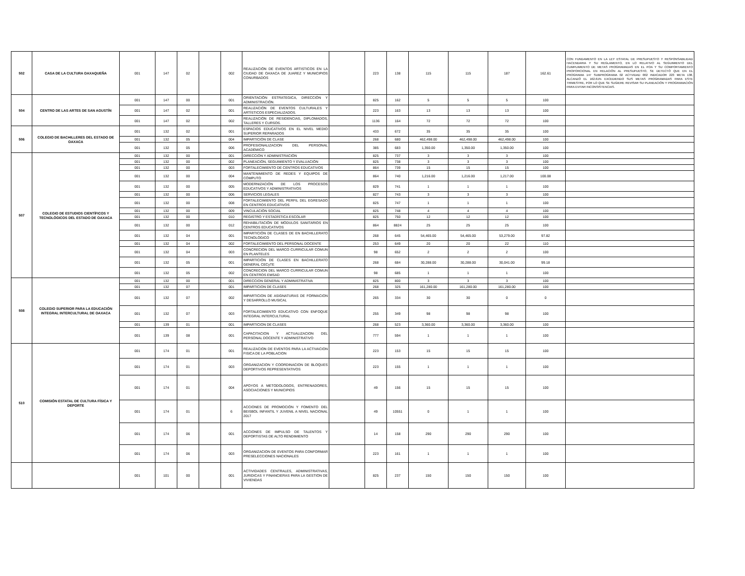| 502 | CASA DE LA CULTURA OAXAQUEÑA | 001 | 147 | 02 | | 002 | REALIZACIÓN DE EVENTOS ARTISTICOS EN LA CIUDAD DE OAXACA DE JUAREZ Y MUNICIPIOS CONURBADOS | | 223 | 138 | 115 | 115 | 187 | 162.61 | CON FUNDAMENTO EN LA LEY ESTATAL DE PRESUPUESTO Y RESPONSABILIDAD HACENDARIA Y SU REGLAMENTO, EN LO RELATIVO AL SEGUIMIENTO DEL CUMPLIMIENTO DE METAS PROGRAMADAS EN EL POA Y SU COMPORTAMIENTO PROPORCIONAL EN RELACIÓN AL PRESUPUESTO, SE DETECTÓ QUE EN EL PROGRAMA 147 SUBPROGRAMA 02 ACTVIDAD 002 INDICADOR 223 META 138, ALCANZÓ EL 162.61% EXCEDIENDO SUS METAS PROGRAMADAS PARA ESTE TRIMESTRE, POR LO QUE SE SUGIERE REVISAR SU PLANEACIÓN Y PROGRAMACIÓN PARA EVITAR INCONSISTENCIAS. |
| 504 | CENTRO DE LAS ARTES DE SAN AGUSTÍN | 001 | 147 | 00 | | 001 | ORIENTACIÓN ESTRATEGICA, DIRECCIÓN Y ADMINISTRACIÓN. | | 825 | 162 | 5 | 5 | 5 | 100 | |
| | | 001 | 147 | 02 | | 001 | REALIZACIÓN DE EVENTOS CULTURALES Y ARTÍSTICOS ESPECIALIZADOS. | | 223 | 163 | 13 | 13 | 13 | 100 | |
| | | 001 | 147 | 02 | | 002 | REALIZACIÓN DE RESIDENCIAS, DIPLOMADOS, TALLERES Y CURSOS. | | 1136 | 164 | 72 | 72 | 72 | 100 | |
| 506 | COLEGIO DE BACHILLERES DEL ESTADO DE OAXACA | 001 | 132 | 02 | | 001 | ESPACIOS EDUCATIVOS EN EL NIVEL MEDIO SUPERIOR REPARADOS | | 433 | 672 | 35 | 35 | 35 | 100 | |
| | | 001 | 132 | 05 | | 004 | IMPARTICIÓN DE CLASE | | 268 | 680 | 462,498.00 | 462,498.00 | 462,498.00 | 100 | |
| | | 001 | 132 | 05 | | 006 | PROFESIONALIZACION DEL PERSONAL ACADÉMICO | | 385 | 683 | 1,350.00 | 1,350.00 | 1,350.00 | 100 | |
| 507 | COLEGIO DE ESTUDIOS CIENTÍFICOS Y TECNOLÓGICOS DEL ESTADO DE OAXACA | 001 | 132 | 00 | | 001 | DIRECCIÓN Y ADMINISTRACIÓN | | 825 | 737 | 3 | 3 | 3 | 100 | |
| | | 001 | 132 | 00 | | 002 | PLANEACIÓN, SEGUIMIENTO Y EVALUACIÓN | | 825 | 738 | 3 | 3 | 3 | 100 | |
| | | 001 | 132 | 00 | | 003 | FORTALECIMIENTO DE CENTROS EDUCATIVOS | | 864 | 739 | 15 | 15 | 15 | 100 | |
| | | 001 | 132 | 00 | | 004 | MANTENIMIENTO DE REDES Y EQUIPOS DE CÓMPUTO | | 864 | 740 | 1,216.00 | 1,216.00 | 1,217.00 | 100.08 | |
| | | 001 | 132 | 00 | | 005 | MODERNIZACIÓN DE LOS PROCESOS EDUCATIVOS Y ADMINISTRATIVOS | | 829 | 741 | 1 | 1 | 1 | 100 | |
| | | 001 | 132 | 00 | | 006 | SERVICIOS LEGALES | | 827 | 743 | 3 | 3 | 3 | 100 | |
| | | 001 | 132 | 00 | | 008 | FORTALECIMIENTO DEL PERFIL DEL EGRESADO EN CENTROS EDUCATIVOS | | 825 | 747 | 1 | 1 | 1 | 100 | |
| | | 001 | 132 | 00 | | 009 | VINCULACIÓN SOCIAL | | 825 | 748 | 4 | 4 | 4 | 100 | |
| | | 001 | 132 | 00 | | 010 | REGISTRO Y ESTADÍSTICA ESCOLAR | | 825 | 750 | 12 | 12 | 12 | 100 | |
| | | 001 | 132 | 00 | | 012 | REHABILITACIÓN DE MÓDULOS SANITARIOS EN CENTROS EDUCATIVOS | | 864 | 8824 | 25 | 25 | 25 | 100 | |
| | | 001 | 132 | 04 | | 001 | IMPARTICIÓN DE CLASES DE EN BACHILLERATO TECNOLÓGICO | | 268 | 645 | 54,465.00 | 54,465.00 | 53,279.00 | 97.82 | |
| | | 001 | 132 | 04 | | 002 | FORTALECIMIENTO DEL PERSONAL DOCENTE | | 253 | 649 | 20 | 20 | 22 | 110 | |
| | | 001 | 132 | 04 | | 003 | CONCRECION DEL MARCO CURRICULAR COMUN EN PLANTELES | | 98 | 652 | 2 | 2 | 2 | 100 | |
| | | 001 | 132 | 05 | | 001 | IMPARTICIÓN DE CLASES EN BACHILLERATO GENERAL CECyTE | | 268 | 684 | 30,288.00 | 30,288.00 | 30,041.00 | 99.18 | |
| | | 001 | 132 | 05 | | 002 | CONCRECION DEL MARCO CURRICULAR COMUN EN CENTROS EMSAD | | 98 | 685 | 1 | 1 | 1 | 100 | |
| 508 | COLEGIO SUPERIOR PARA LA EDUCACIÓN INTEGRAL INTERCULTURAL DE OAXACA | 001 | 132 | 00 | | 001 | DIRECCION GENERAL Y ADMINISTRATIVA | | 825 | 800 | 3 | 3 | 3 | 100 | |
| | | 001 | 132 | 07 | | 001 | IMPARTICION DE CLASES | | 268 | 325 | 161,280.00 | 161,280.00 | 161,280.00 | 100 | |
| | | 001 | 132 | 07 | | 002 | IMPARTICION DE ASIGNATURAS DE FORMACION Y DESARROLLO MUSICAL | | 265 | 334 | 30 | 30 | 0 | 0 | |
| | | 001 | 132 | 07 | | 003 | FORTALECIMIENTO EDUCATIVO CON ENFOQUE INTEGRAL INTERCULTURAL | | 255 | 349 | 98 | 98 | 98 | 100 | |
| | | 001 | 139 | 01 | | 001 | IMPARTICION DE CLASES | | 268 | 523 | 3,360.00 | 3,360.00 | 3,360.00 | 100 | |
| | | 001 | 139 | 08 | | 001 | CAPACITACION Y ACTUALIZACION DEL PERSONAL DOCENTE Y ADMINISTRATIVO | | 777 | 594 | 1 | 1 | 1 | 100 | |
| 510 | COMISIÓN ESTATAL DE CULTURA FÍSICA Y DEPORTE | 001 | 174 | 01 | | 001 | REALIZACION DE EVENTOS PARA LA ACTIVACION FISICA DE LA POBLACION | | 223 | 153 | 15 | 15 | 15 | 100 | |
| | | 001 | 174 | 01 | | 003 | ORGANIZACION Y COORDINACION DE BLOQUES DEPORTIVOS REPRESENTATIVOS | | 223 | 155 | 1 | 1 | 1 | 100 | |
| | | 001 | 174 | 01 | | 004 | APOYOS A METODOLOGOS, ENTRENADORES, ASOCIACIONES Y MUNICIPIOS | | 49 | 156 | 15 | 15 | 15 | 100 | |
| | | 001 | 174 | 01 | | 6 | ACCIONES DE PROMOCIÓN Y FOMENTO DEL BEISBOL INFANTIL Y JUVENIL A NIVEL NACIONAL 2017 | | 49 | 10551 | 0 | 1 | 1 | 100 | |
| | | 001 | 174 | 06 | | 001 | ACCIONES DE IMPULSO DE TALENTOS Y DEPORTISTAS DE ALTO RENDIMIENTO | | 14 | 158 | 290 | 290 | 290 | 100 | |
| | | 001 | 174 | 06 | | 003 | ORGANIZACION DE EVENTOS PARA CONFORMAR PRESELECCIONES NACIONALES | | 223 | 161 | 1 | 1 | 1 | 100 | |
| | | 001 | 101 | 00 | | 001 | ACTIVIDADES CENTRALES, ADMINISTRATIVAS, JURIDICAS Y FINANCIERAS PARA LA GESTION DE VIVIENDAS | | 825 | 237 | 150 | 150 | 150 | 100 | |